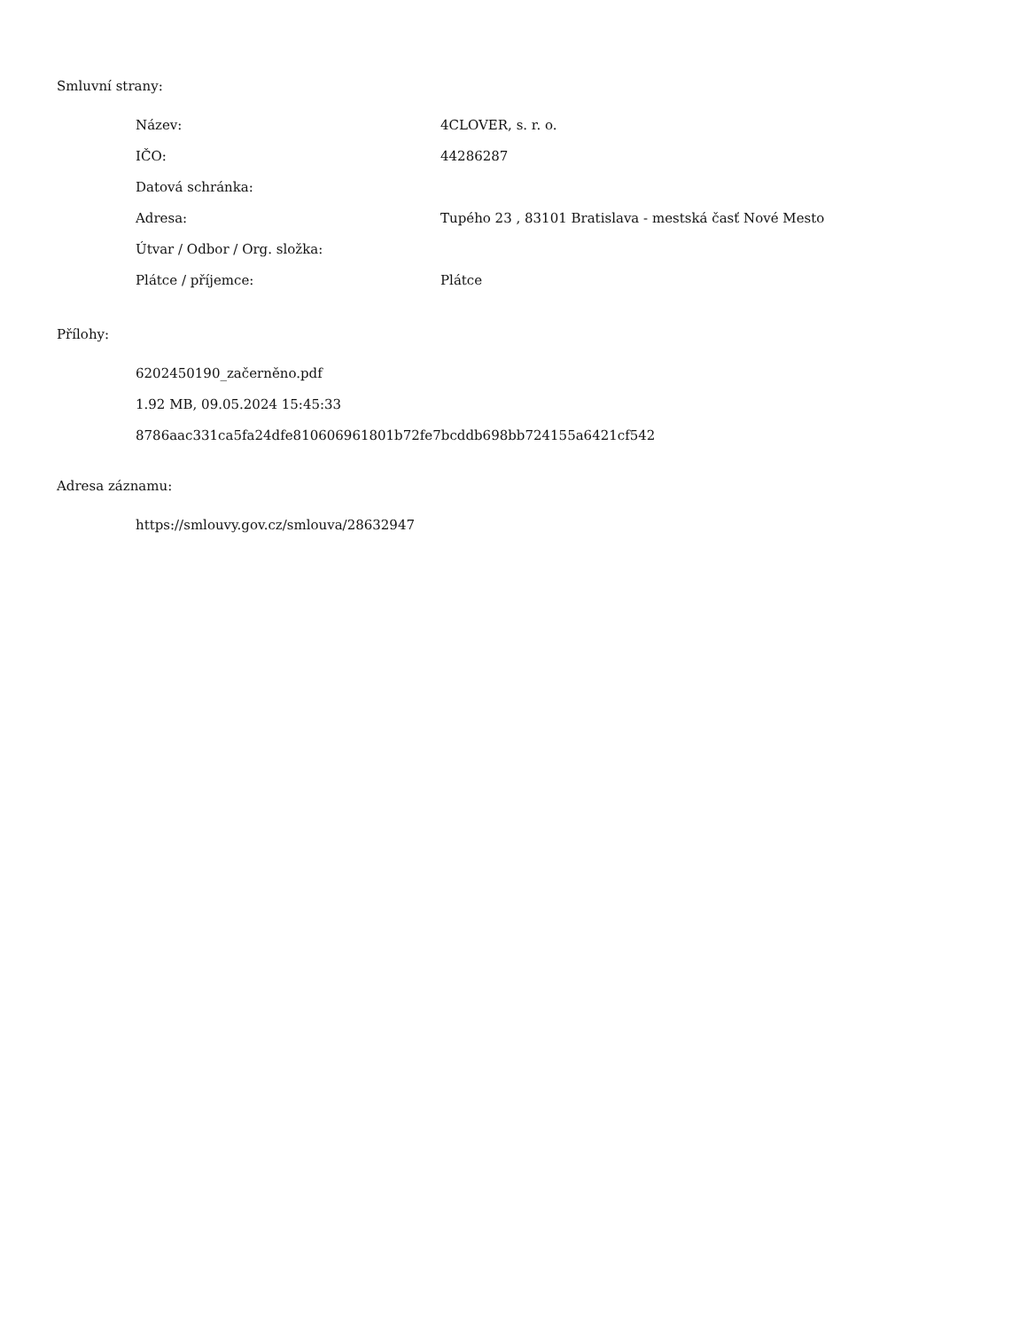Smluvní strany:
| Název: | 4CLOVER, s. r. o. |
| IČO: | 44286287 |
| Datová schránka: | |
| Adresa: | Tupého 23 , 83101 Bratislava - mestská časť Nové Mesto |
| Útvar / Odbor / Org. složka: | |
| Plátce / příjemce: | Plátce |
Přílohy:
6202450190_začerněno.pdf
1.92 MB, 09.05.2024 15:45:33
8786aac331ca5fa24dfe810606961801b72fe7bcddb698bb724155a6421cf542
Adresa záznamu:
https://smlouvy.gov.cz/smlouva/28632947